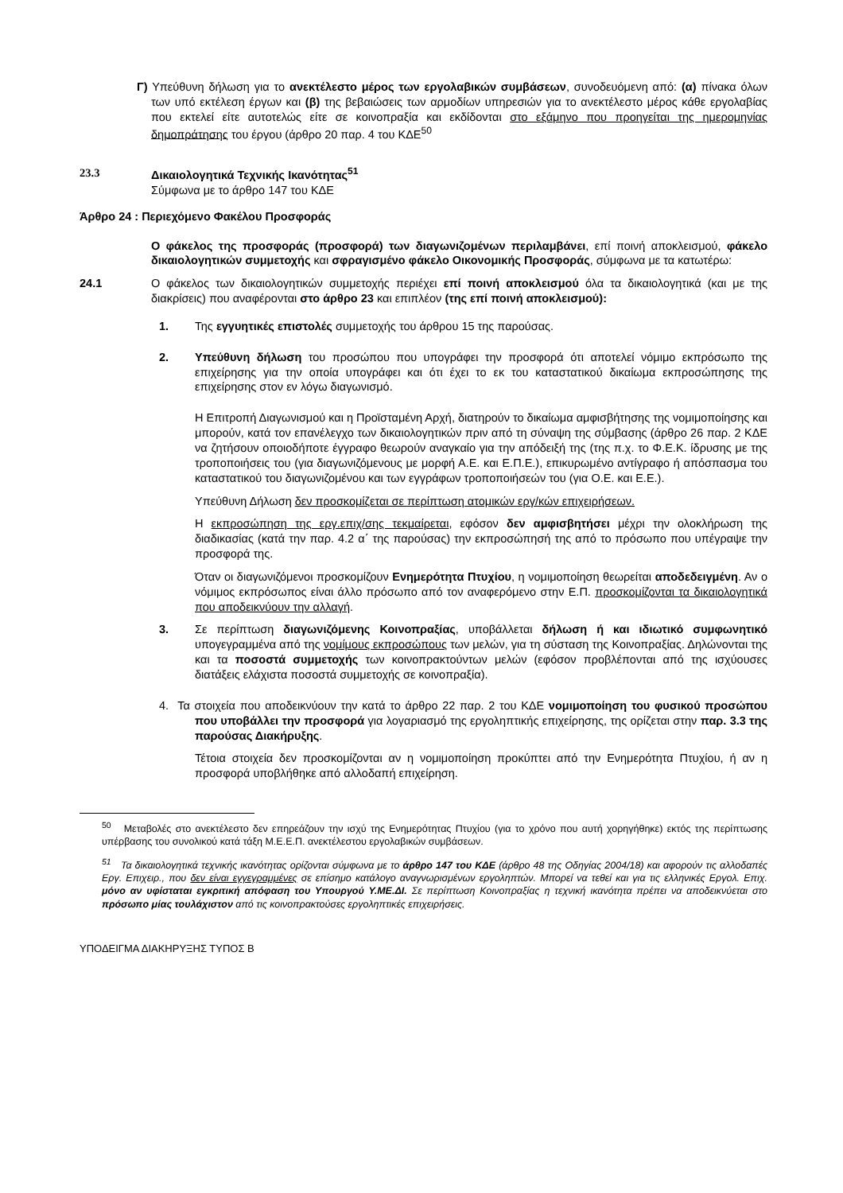Γ) Υπεύθυνη δήλωση για το ανεκτέλεστο μέρος των εργολαβικών συμβάσεων, συνοδευόμενη από: (α) πίνακα όλων των υπό εκτέλεση έργων και (β) της βεβαιώσεις των αρμοδίων υπηρεσιών για το ανεκτέλεστο μέρος κάθε εργολαβίας που εκτελεί είτε αυτοτελώς είτε σε κοινοπραξία και εκδίδονται στο εξάμηνο που προηγείται της ημερομηνίας δημοπράτησης του έργου (άρθρο 20 παρ. 4 του ΚΔΕ<sup>50</sup>
23.3 Δικαιολογητικά Τεχνικής Ικανότητας<sup>51</sup>
Σύμφωνα με το άρθρο 147 του ΚΔΕ
Άρθρο 24 : Περιεχόμενο Φακέλου Προσφοράς
Ο φάκελος της προσφοράς (προσφορά) των διαγωνιζομένων περιλαμβάνει, επί ποινή αποκλεισμού, φάκελο δικαιολογητικών συμμετοχής και σφραγισμένο φάκελο Οικονομικής Προσφοράς, σύμφωνα με τα κατωτέρω:
24.1 Ο φάκελος των δικαιολογητικών συμμετοχής περιέχει επί ποινή αποκλεισμού όλα τα δικαιολογητικά (και με της διακρίσεις) που αναφέρονται στο άρθρο 23 και επιπλέον (της επί ποινή αποκλεισμού):
1. Της εγγυητικές επιστολές συμμετοχής του άρθρου 15 της παρούσας.
2. Υπεύθυνη δήλωση του προσώπου που υπογράφει την προσφορά ότι αποτελεί νόμιμο εκπρόσωπο της επιχείρησης για την οποία υπογράφει και ότι έχει το εκ του καταστατικού δικαίωμα εκπροσώπησης της επιχείρησης στον εν λόγω διαγωνισμό.
Η Επιτροπή Διαγωνισμού και η Προϊσταμένη Αρχή, διατηρούν το δικαίωμα αμφισβήτησης της νομιμοποίησης και μπορούν, κατά τον επανέλεγχο των δικαιολογητικών πριν από τη σύναψη της σύμβασης (άρθρο 26 παρ. 2 ΚΔΕ να ζητήσουν οποιοδήποτε έγγραφο θεωρούν αναγκαίο για την απόδειξή της (της π.χ. το Φ.Ε.Κ. ίδρυσης με της τροποποιήσεις του (για διαγωνιζόμενους με μορφή Α.Ε. και Ε.Π.Ε.), επικυρωμένο αντίγραφο ή απόσπασμα του καταστατικού του διαγωνιζομένου και των εγγράφων τροποποιήσεών του (για Ο.Ε. και Ε.Ε.).
Υπεύθυνη Δήλωση δεν προσκομίζεται σε περίπτωση ατομικών εργ/κών επιχειρήσεων.
Η εκπροσώπηση της εργ.επιχ/σης τεκμαίρεται, εφόσον δεν αμφισβητήσει μέχρι την ολοκλήρωση της διαδικασίας (κατά την παρ. 4.2 α΄ της παρούσας) την εκπροσώπησή της από το πρόσωπο που υπέγραψε την προσφορά της.
Όταν οι διαγωνιζόμενοι προσκομίζουν Ενημερότητα Πτυχίου, η νομιμοποίηση θεωρείται αποδεδειγμένη. Αν ο νόμιμος εκπρόσωπος είναι άλλο πρόσωπο από τον αναφερόμενο στην Ε.Π. προσκομίζονται τα δικαιολογητικά που αποδεικνύουν την αλλαγή.
3. Σε περίπτωση διαγωνιζόμενης Κοινοπραξίας, υποβάλλεται δήλωση ή και ιδιωτικό συμφωνητικό υπογεγραμμένα από της νομίμους εκπροσώπους των μελών, για τη σύσταση της Κοινοπραξίας. Δηλώνονται της και τα ποσοστά συμμετοχής των κοινοπρακτούντων μελών (εφόσον προβλέπονται από της ισχύουσες διατάξεις ελάχιστα ποσοστά συμμετοχής σε κοινοπραξία).
4. Τα στοιχεία που αποδεικνύουν την κατά το άρθρο 22 παρ. 2 του ΚΔΕ νομιμοποίηση του φυσικού προσώπου που υποβάλλει την προσφορά για λογαριασμό της εργοληπτικής επιχείρησης, της ορίζεται στην παρ. 3.3 της παρούσας Διακήρυξης.
Τέτοια στοιχεία δεν προσκομίζονται αν η νομιμοποίηση προκύπτει από την Ενημερότητα Πτυχίου, ή αν η προσφορά υποβλήθηκε από αλλοδαπή επιχείρηση.
<sup>50</sup> Μεταβολές στο ανεκτέλεστο δεν επηρεάζουν την ισχύ της Ενημερότητας Πτυχίου (για το χρόνο που αυτή χορηγήθηκε) εκτός της περίπτωσης υπέρβασης του συνολικού κατά τάξη Μ.Ε.Ε.Π. ανεκτέλεστου εργολαβικών συμβάσεων.
<sup>51</sup> Τα δικαιολογητικά τεχνικής ικανότητας ορίζονται σύμφωνα με το άρθρο 147 του ΚΔΕ (άρθρο 48 της Οδηγίας 2004/18) και αφορούν τις αλλοδαπές Εργ. Επιχειρ., που δεν είναι εγγεγραμμένες σε επίσημο κατάλογο αναγνωρισμένων εργοληπτών. Μπορεί να τεθεί και για τις ελληνικές Εργολ. Επιχ. μόνο αν υφίσταται εγκριτική απόφαση του Υπουργού Υ.ΜΕ.ΔΙ. Σε περίπτωση Κοινοπραξίας η τεχνική ικανότητα πρέπει να αποδεικνύεται στο πρόσωπο μίας τουλάχιστον από τις κοινοπρακτούσες εργοληπτικές επιχειρήσεις.
ΥΠΟΔΕΙΓΜΑ ΔΙΑΚΗΡΥΞΗΣ ΤΥΠΟΣ Β